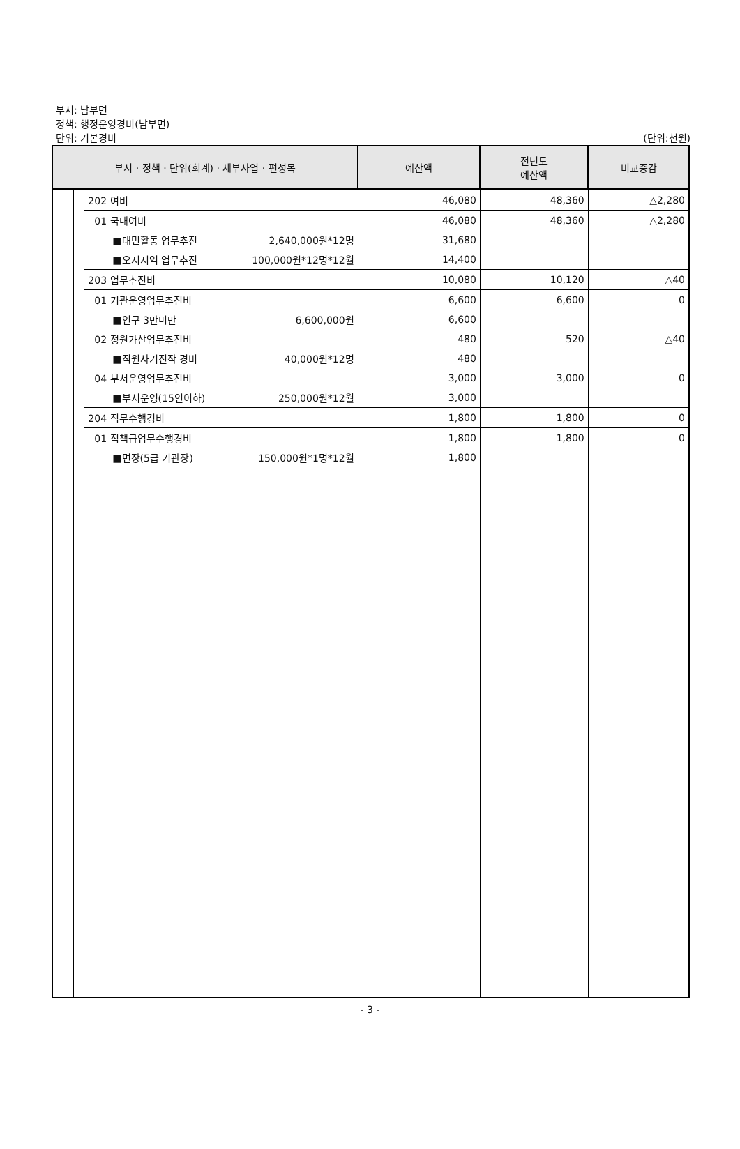부서: 남부면
정책: 행정운영경비(남부면)
단위: 기본경비
(단위:천원)
| 부서 · 정책 · 단위(회계) · 세부사업 · 편성목 | | | | 예산액 | 전년도 예산액 | 비교증감 |
| --- | --- | --- | --- | --- | --- | --- |
| | | | 202 여비 | 46,080 | 48,360 | △2,280 |
| | | | 01 국내여비 | 46,080 | 48,360 | △2,280 |
| | | | ■대민활동 업무추진 2,640,000원*12명 | 31,680 | | |
| | | | ■오지지역 업무추진 100,000원*12명*12월 | 14,400 | | |
| | | | 203 업무추진비 | 10,080 | 10,120 | △40 |
| | | | 01 기관운영업무추진비 | 6,600 | 6,600 | 0 |
| | | | ■인구 3만미만 6,600,000원 | 6,600 | | |
| | | | 02 정원가산업무추진비 | 480 | 520 | △40 |
| | | | ■직원사기진작 경비 40,000원*12명 | 480 | | |
| | | | 04 부서운영업무추진비 | 3,000 | 3,000 | 0 |
| | | | ■부서운영(15인이하) 250,000원*12월 | 3,000 | | |
| | | | 204 직무수행경비 | 1,800 | 1,800 | 0 |
| | | | 01 직책급업무수행경비 | 1,800 | 1,800 | 0 |
| | | | ■면장(5급 기관장) 150,000원*1명*12월 | 1,800 | | |
- 3 -